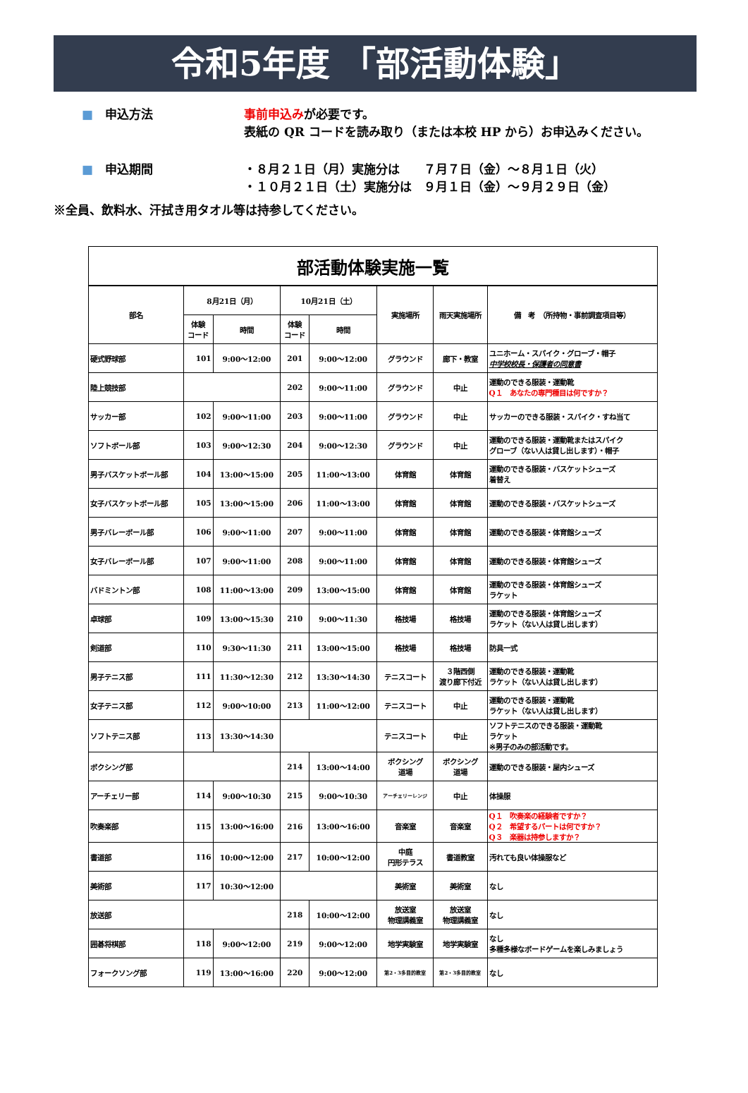令和5年度 「部活動体験」
■　申込方法 事前申込みが必要です。
表紙の QR コードを読み取り（または本校 HP から）お申込みください。
■　申込期間 ・８月２１日（月）実施分は　　７月７日（金）～８月１日（火）
・１０月２１日（土）実施分は　９月１日（金）～９月２９日（金）
※全員、飲料水、汗拭き用タオル等は持参してください。
| 部活動体験実施一覧 | | | | | | | |
| 部名 | 8月21日（月） | | 10月21日（土） | | 実施場所 | 雨天実施場所 | 備 考 （所持物・事前調査項目等） |
| | 体験 コード | 時間 | 体験 コード | 時間 | | | |
| 硬式野球部 | 101 | 9:00～12:00 | 201 | 9:00～12:00 | グラウンド | 廊下・教室 | ユニホーム・スパイク・グローブ・帽子 中学校校長・保護者の同意書 |
| 陸上競技部 | | | 202 | 9:00～11:00 | グラウンド | 中止 | 運動のできる服装・運動靴 Q１ あなたの専門種目は何ですか？ |
| サッカー部 | 102 | 9:00～11:00 | 203 | 9:00～11:00 | グラウンド | 中止 | サッカーのできる服装・スパイク・すね当て |
| ソフトボール部 | 103 | 9:00～12:30 | 204 | 9:00～12:30 | グラウンド | 中止 | 運動のできる服装・運動靴またはスパイク グローブ（ない人は貸し出します）・帽子 |
| 男子バスケットボール部 | 104 | 13:00～15:00 | 205 | 11:00～13:00 | 体育館 | 体育館 | 運動のできる服装・バスケットシューズ 着替え |
| 女子バスケットボール部 | 105 | 13:00～15:00 | 206 | 11:00～13:00 | 体育館 | 体育館 | 運動のできる服装・バスケットシューズ |
| 男子バレーボール部 | 106 | 9:00～11:00 | 207 | 9:00～11:00 | 体育館 | 体育館 | 運動のできる服装・体育館シューズ |
| 女子バレーボール部 | 107 | 9:00～11:00 | 208 | 9:00～11:00 | 体育館 | 体育館 | 運動のできる服装・体育館シューズ |
| バドミントン部 | 108 | 11:00～13:00 | 209 | 13:00～15:00 | 体育館 | 体育館 | 運動のできる服装・体育館シューズ ラケット |
| 卓球部 | 109 | 13:00～15:30 | 210 | 9:00～11:30 | 格技場 | 格技場 | 運動のできる服装・体育館シューズ ラケット（ない人は貸し出します） |
| 剣道部 | 110 | 9:30～11:30 | 211 | 13:00～15:00 | 格技場 | 格技場 | 防具一式 |
| 男子テニス部 | 111 | 11:30～12:30 | 212 | 13:30～14:30 | テニスコート | ３階西側 渡り廊下付近 | 運動のできる服装・運動靴 ラケット（ない人は貸し出します） |
| 女子テニス部 | 112 | 9:00～10:00 | 213 | 11:00～12:00 | テニスコート | 中止 | 運動のできる服装・運動靴 ラケット（ない人は貸し出します） |
| ソフトテニス部 | 113 | 13:30～14:30 | | | テニスコート | 中止 | ソフトテニスのできる服装・運動靴 ラケット ※男子のみの部活動です。 |
| ボクシング部 | | | 214 | 13:00～14:00 | ボクシング 道場 | ボクシング 道場 | 運動のできる服装・屋内シューズ |
| アーチェリー部 | 114 | 9:00～10:30 | 215 | 9:00～10:30 | アーチェリーレンジ | 中止 | 体操服 |
| 吹奏楽部 | 115 | 13:00～16:00 | 216 | 13:00～16:00 | 音楽室 | 音楽室 | Q１ 吹奏楽の経験者ですか？ Q２ 希望するパートは何ですか？ Q３ 楽器は持参しますか？ |
| 書道部 | 116 | 10:00～12:00 | 217 | 10:00～12:00 | 中庭 円形テラス | 書道教室 | 汚れても良い体操服など |
| 美術部 | 117 | 10:30～12:00 | | | 美術室 | 美術室 | なし |
| 放送部 | | | 218 | 10:00～12:00 | 放送室 物理講義室 | 放送室 物理講義室 | なし |
| 囲碁将棋部 | 118 | 9:00～12:00 | 219 | 9:00～12:00 | 地学実験室 | 地学実験室 | なし 多種多様なボードゲームを楽しみましょう |
| フォークソング部 | 119 | 13:00～16:00 | 220 | 9:00～12:00 | 第2・3多目的教室 | 第2・3多目的教室 | なし |